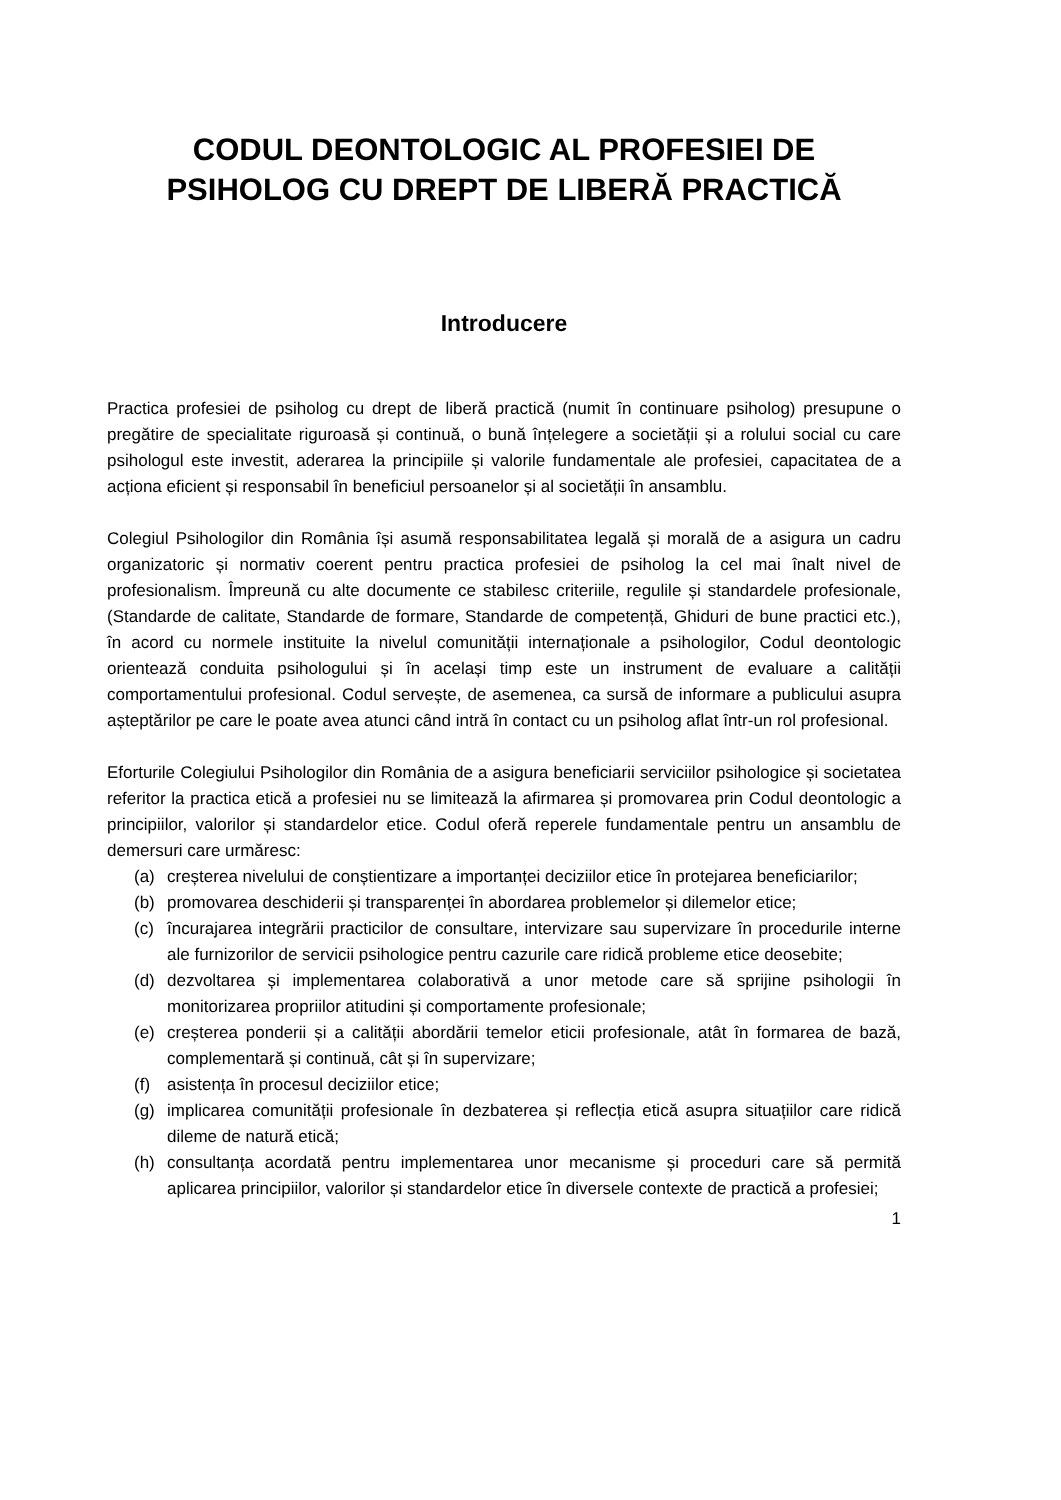CODUL DEONTOLOGIC AL PROFESIEI DE PSIHOLOG CU DREPT DE LIBERĂ PRACTICĂ
Introducere
Practica profesiei de psiholog cu drept de liberă practică (numit în continuare psiholog) presupune o pregătire de specialitate riguroasă și continuă, o bună înțelegere a societății și a rolului social cu care psihologul este investit, aderarea la principiile și valorile fundamentale ale profesiei, capacitatea de a acționa eficient și responsabil în beneficiul persoanelor și al societății în ansamblu.
Colegiul Psihologilor din România își asumă responsabilitatea legală și morală de a asigura un cadru organizatoric și normativ coerent pentru practica profesiei de psiholog la cel mai înalt nivel de profesionalism. Împreună cu alte documente ce stabilesc criteriile, regulile și standardele profesionale, (Standarde de calitate, Standarde de formare, Standarde de competență, Ghiduri de bune practici etc.), în acord cu normele instituite la nivelul comunității internaționale a psihologilor, Codul deontologic orientează conduita psihologului și în același timp este un instrument de evaluare a calității comportamentului profesional. Codul servește, de asemenea, ca sursă de informare a publicului asupra așteptărilor pe care le poate avea atunci când intră în contact cu un psiholog aflat într-un rol profesional.
Eforturile Colegiului Psihologilor din România de a asigura beneficiarii serviciilor psihologice și societatea referitor la practica etică a profesiei nu se limitează la afirmarea și promovarea prin Codul deontologic a principiilor, valorilor și standardelor etice. Codul oferă reperele fundamentale pentru un ansamblu de demersuri care urmăresc:
(a) creșterea nivelului de conștientizare a importanței deciziilor etice în protejarea beneficiarilor;
(b) promovarea deschiderii și transparenței în abordarea problemelor și dilemelor etice;
(c) încurajarea integrării practicilor de consultare, intervizare sau supervizare în procedurile interne ale furnizorilor de servicii psihologice pentru cazurile care ridică probleme etice deosebite;
(d) dezvoltarea și implementarea colaborativă a unor metode care să sprijine psihologii în monitorizarea propriilor atitudini și comportamente profesionale;
(e) creșterea ponderii și a calității abordării temelor eticii profesionale, atât în formarea de bază, complementară și continuă, cât și în supervizare;
(f) asistența în procesul deciziilor etice;
(g) implicarea comunității profesionale în dezbaterea și reflecția etică asupra situațiilor care ridică dileme de natură etică;
(h) consultanța acordată pentru implementarea unor mecanisme și proceduri care să permită aplicarea principiilor, valorilor și standardelor etice în diversele contexte de practică a profesiei;
1